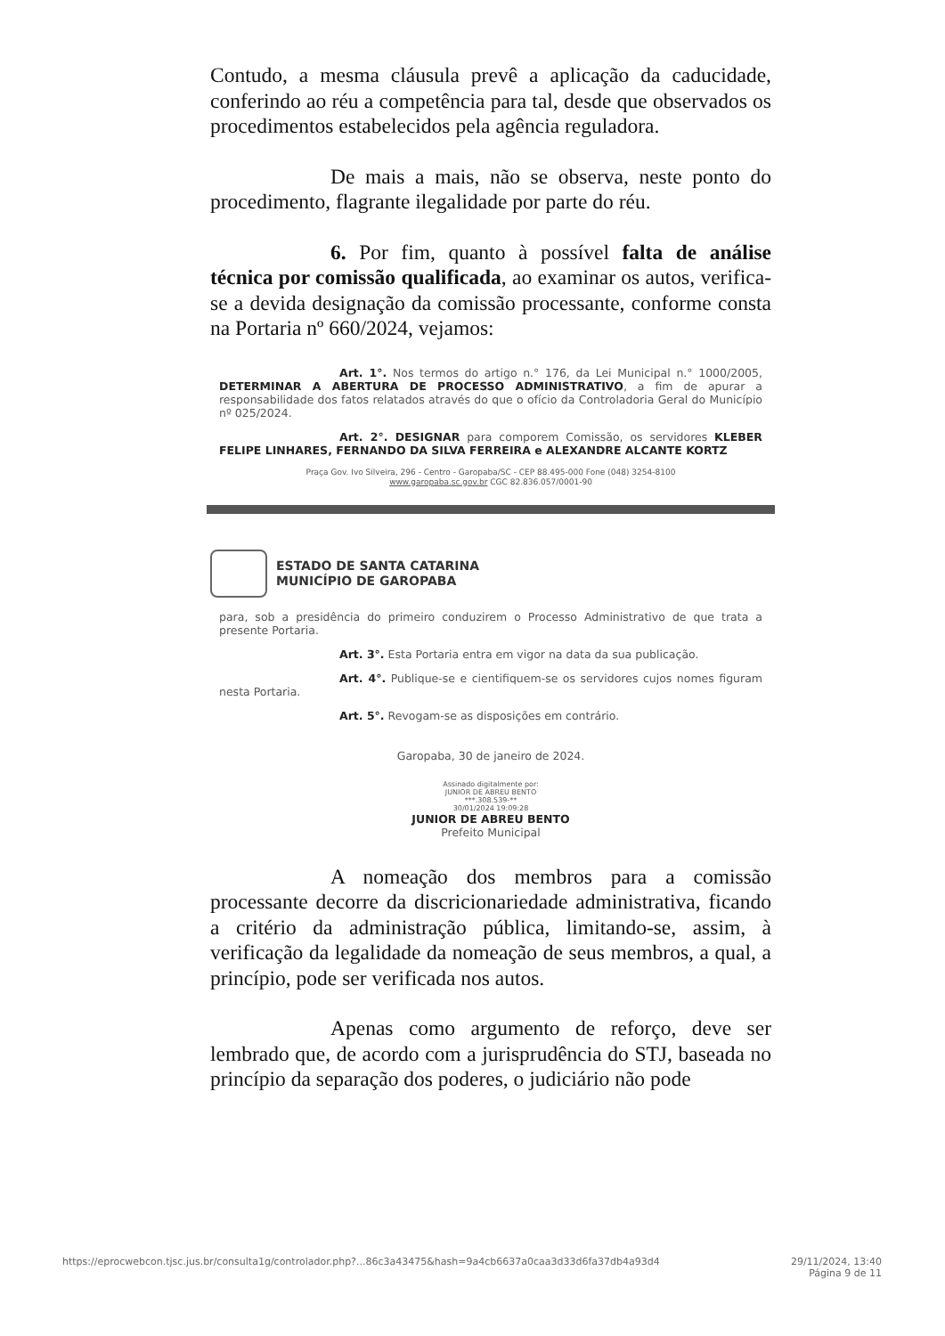Contudo, a mesma cláusula prevê a aplicação da caducidade, conferindo ao réu a competência para tal, desde que observados os procedimentos estabelecidos pela agência reguladora.
De mais a mais, não se observa, neste ponto do procedimento, flagrante ilegalidade por parte do réu.
6. Por fim, quanto à possível falta de análise técnica por comissão qualificada, ao examinar os autos, verifica-se a devida designação da comissão processante, conforme consta na Portaria nº 660/2024, vejamos:
Art. 1°. Nos termos do artigo n.° 176, da Lei Municipal n.° 1000/2005, DETERMINAR A ABERTURA DE PROCESSO ADMINISTRATIVO, a fim de apurar a responsabilidade dos fatos relatados através do que o ofício da Controladoria Geral do Município nº 025/2024.
Art. 2°. DESIGNAR para comporem Comissão, os servidores KLEBER FELIPE LINHARES, FERNANDO DA SILVA FERREIRA e ALEXANDRE ALCANTE KORTZ
Praça Gov. Ivo Silveira, 296 - Centro - Garopaba/SC - CEP 88.495-000 Fone (048) 3254-8100
www.garopaba.sc.gov.br CGC 82.836.057/0001-90
ESTADO DE SANTA CATARINA
MUNICÍPIO DE GAROPABA
para, sob a presidência do primeiro conduzirem o Processo Administrativo de que trata a presente Portaria.
Art. 3°. Esta Portaria entra em vigor na data da sua publicação.
Art. 4°. Publique-se e cientifiquem-se os servidores cujos nomes figuram nesta Portaria.
Art. 5°. Revogam-se as disposições em contrário.
Garopaba, 30 de janeiro de 2024.
Assinado digitalmente por:
JUNIOR DE ABREU BENTO
***.308.539-**
30/01/2024 19:09:28
JUNIOR DE ABREU BENTO
Prefeito Municipal
A nomeação dos membros para a comissão processante decorre da discricionariedade administrativa, ficando a critério da administração pública, limitando-se, assim, à verificação da legalidade da nomeação de seus membros, a qual, a princípio, pode ser verificada nos autos.
Apenas como argumento de reforço, deve ser lembrado que, de acordo com a jurisprudência do STJ, baseada no princípio da separação dos poderes, o judiciário não pode
https://eprocwebcon.tjsc.jus.br/consulta1g/controlador.php?...86c3a43475&hash=9a4cb6637a0caa3d33d6fa37db4a93d4 29/11/2024, 13:40
Página 9 de 11